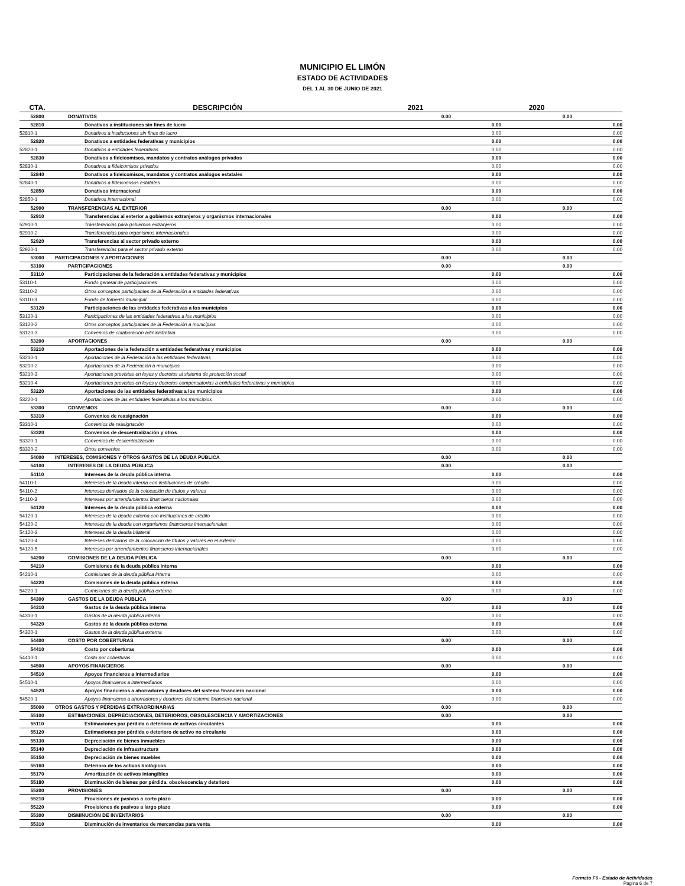MUNICIPIO EL LIMÓN
ESTADO DE ACTIVIDADES
DEL 1 AL 30 DE JUNIO DE 2021
| CTA. | DESCRIPCIÓN | 2021 | | 2020 | |
| --- | --- | --- | --- | --- | --- |
| 52800 | DONATIVOS | 0.00 | | 0.00 | |
| 52810 | Donativos a instituciones sin fines de lucro | | 0.00 | | 0.00 |
| 52810-1 | Donativos a instituciones sin fines de lucro | | 0.00 | | 0.00 |
| 52820 | Donativos a entidades federativas y municipios | | 0.00 | | 0.00 |
| 52820-1 | Donativos a entidades federativas | | 0.00 | | 0.00 |
| 52830 | Donativos a fideicomisos, mandatos y contratos análogos privados | | 0.00 | | 0.00 |
| 52830-1 | Donativos a fideicomisos privados | | 0.00 | | 0.00 |
| 52840 | Donativos a fideicomisos, mandatos y contratos análogos estatales | | 0.00 | | 0.00 |
| 52840-1 | Donativos a fideicomisos estatales | | 0.00 | | 0.00 |
| 52850 | Donativos internacional | | 0.00 | | 0.00 |
| 52850-1 | Donativos internacional | | 0.00 | | 0.00 |
| 52900 | TRANSFERENCIAS AL EXTERIOR | 0.00 | | 0.00 | |
| 52910 | Transferencias al exterior a gobiernos extranjeros y organismos internacionales | | 0.00 | | 0.00 |
| 52910-1 | Transferencias para gobiernos extranjeros | | 0.00 | | 0.00 |
| 52910-2 | Transferencias para organismos internacionales | | 0.00 | | 0.00 |
| 52920 | Transferencias al sector privado externo | | 0.00 | | 0.00 |
| 52920-1 | Transferencias para el sector privado externo | | 0.00 | | 0.00 |
| 53000 | PARTICIPACIONES Y APORTACIONES | 0.00 | | 0.00 | |
| 53100 | PARTICIPACIONES | 0.00 | | 0.00 | |
| 53110 | Participaciones de la federación a entidades federativas y municipios | | 0.00 | | 0.00 |
| 53110-1 | Fondo general de participaciones | | 0.00 | | 0.00 |
| 53110-2 | Otros conceptos participables de la Federación a entidades federativas | | 0.00 | | 0.00 |
| 53110-3 | Fondo de fomento municipal | | 0.00 | | 0.00 |
| 53120 | Participaciones de las entidades federativas a los municipios | | 0.00 | | 0.00 |
| 53120-1 | Participaciones de las entidades federativas a los municipios | | 0.00 | | 0.00 |
| 53120-2 | Otros conceptos participables de la Federación a municipios | | 0.00 | | 0.00 |
| 53120-3 | Convenios de colaboración administrativa | | 0.00 | | 0.00 |
| 53200 | APORTACIONES | 0.00 | | 0.00 | |
| 53210 | Aportaciones de la federación a entidades federativas y municipios | | 0.00 | | 0.00 |
| 53210-1 | Aportaciones de la Federación a las entidades federativas | | 0.00 | | 0.00 |
| 53210-2 | Aportaciones de la Federación a municipios | | 0.00 | | 0.00 |
| 53210-3 | Aportaciones previstas en leyes y decretos al sistema de protección social | | 0.00 | | 0.00 |
| 53210-4 | Aportaciones previstas en leyes y decretos compensatorias a entidades federativas y municipios | | 0.00 | | 0.00 |
| 53220 | Aportaciones de las entidades federativas a los municipios | | 0.00 | | 0.00 |
| 53220-1 | Aportaciones de las entidades federativas a los municipios | | 0.00 | | 0.00 |
| 53300 | CONVENIOS | 0.00 | | 0.00 | |
| 53310 | Convenios de reasignación | | 0.00 | | 0.00 |
| 53310-1 | Convenios de reasignación | | 0.00 | | 0.00 |
| 53320 | Convenios de descentralización y otros | | 0.00 | | 0.00 |
| 53320-1 | Convenios de descentralización | | 0.00 | | 0.00 |
| 53320-2 | Otros convenios | | 0.00 | | 0.00 |
| 54000 | INTERESES, COMISIONES Y OTROS GASTOS DE LA DEUDA PÚBLICA | 0.00 | | 0.00 | |
| 54100 | INTERESES DE LA DEUDA PÚBLICA | 0.00 | | 0.00 | |
| 54110 | Intereses de la deuda pública interna | | 0.00 | | 0.00 |
| 54110-1 | Intereses de la deuda interna con instituciones de crédito | | 0.00 | | 0.00 |
| 54110-2 | Intereses derivados de la colocación de títulos y valores | | 0.00 | | 0.00 |
| 54110-3 | Intereses por arrendamientos financieros nacionales | | 0.00 | | 0.00 |
| 54120 | Intereses de la deuda pública externa | | 0.00 | | 0.00 |
| 54120-1 | Intereses de la deuda externa con instituciones de crédito | | 0.00 | | 0.00 |
| 54120-2 | Intereses de la deuda con organismos financieros internacionales | | 0.00 | | 0.00 |
| 54120-3 | Intereses de la deuda bilateral | | 0.00 | | 0.00 |
| 54120-4 | Intereses derivados de la colocación de títulos y valores en el exterior | | 0.00 | | 0.00 |
| 54120-5 | Intereses por arrendamientos financieros internacionales | | 0.00 | | 0.00 |
| 54200 | COMISIONES DE LA DEUDA PÚBLICA | 0.00 | | 0.00 | |
| 54210 | Comisiones de la deuda pública interna | | 0.00 | | 0.00 |
| 54210-1 | Comisiones de la deuda pública interna | | 0.00 | | 0.00 |
| 54220 | Comisiones de la deuda pública externa | | 0.00 | | 0.00 |
| 54220-1 | Comisiones de la deuda pública externa | | 0.00 | | 0.00 |
| 54300 | GASTOS DE LA DEUDA PÚBLICA | 0.00 | | 0.00 | |
| 54310 | Gastos de la deuda pública interna | | 0.00 | | 0.00 |
| 54310-1 | Gastos de la deuda pública interna | | 0.00 | | 0.00 |
| 54320 | Gastos de la deuda pública externa | | 0.00 | | 0.00 |
| 54320-1 | Gastos de la deuda pública externa | | 0.00 | | 0.00 |
| 54400 | COSTO POR COBERTURAS | 0.00 | | 0.00 | |
| 54410 | Costo por coberturas | | 0.00 | | 0.00 |
| 54410-1 | Costo por coberturas | | 0.00 | | 0.00 |
| 54500 | APOYOS FINANCIEROS | 0.00 | | 0.00 | |
| 54510 | Apoyos financieros a intermediarios | | 0.00 | | 0.00 |
| 54510-1 | Apoyos financieros a intermediarios | | 0.00 | | 0.00 |
| 54520 | Apoyos financieros a ahorradores y deudores del sistema financiero nacional | | 0.00 | | 0.00 |
| 54520-1 | Apoyos financieros a ahorradores y deudores del sistema financiero nacional | | 0.00 | | 0.00 |
| 55000 | OTROS GASTOS Y PÉRDIDAS EXTRAORDINARIAS | 0.00 | | 0.00 | |
| 55100 | ESTIMACIONES, DEPRECIACIONES, DETERIOROS, OBSOLESCENCIA Y AMORTIZACIONES | 0.00 | | 0.00 | |
| 55110 | Estimaciones por pérdida o deterioro de activos circulantes | | 0.00 | | 0.00 |
| 55120 | Estimaciones por pérdida o deterioro de activo no circulante | | 0.00 | | 0.00 |
| 55130 | Depreciación de bienes inmuebles | | 0.00 | | 0.00 |
| 55140 | Depreciación de infraestructura | | 0.00 | | 0.00 |
| 55150 | Depreciación de bienes muebles | | 0.00 | | 0.00 |
| 55160 | Deterioro de los activos biológicos | | 0.00 | | 0.00 |
| 55170 | Amortización de activos intangibles | | 0.00 | | 0.00 |
| 55180 | Disminución de bienes por pérdida, obsolescencia y deterioro | | 0.00 | | 0.00 |
| 55200 | PROVISIONES | 0.00 | | 0.00 | |
| 55210 | Provisiones de pasivos a corto plazo | | 0.00 | | 0.00 |
| 55220 | Provisiones de pasivos a largo plazo | | 0.00 | | 0.00 |
| 55300 | DISMINUCIÓN DE INVENTARIOS | 0.00 | | 0.00 | |
| 55310 | Disminución de inventarios de mercancías para venta | | 0.00 | | 0.00 |
Formato F6 - Estado de Actividades
Pagina 6 de 7